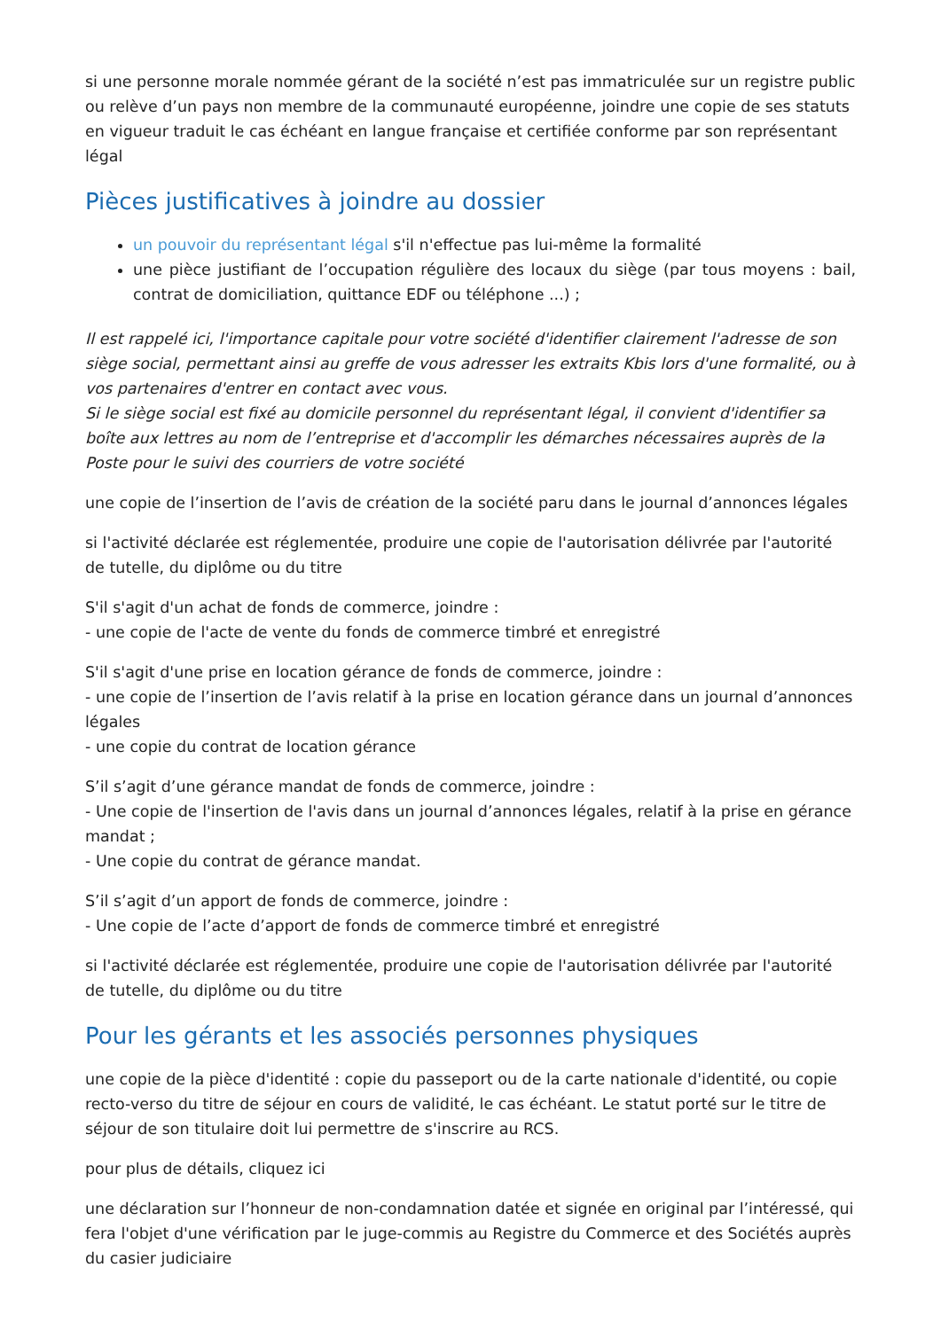si une personne morale nommée gérant de la société n’est pas immatriculée sur un registre public ou relève d’un pays non membre de la communauté européenne, joindre une copie de ses statuts en vigueur traduit le cas échéant en langue française et certifiée conforme par son représentant légal
Pièces justificatives à joindre au dossier
un pouvoir du représentant légal s'il n'effectue pas lui-même la formalité
une pièce justifiant de l’occupation régulière des locaux du siège (par tous moyens : bail, contrat de domiciliation, quittance EDF ou téléphone ...) ;
Il est rappelé ici, l'importance capitale pour votre société d'identifier clairement l'adresse de son siège social, permettant ainsi au greffe de vous adresser les extraits Kbis lors d'une formalité, ou à vos partenaires d'entrer en contact avec vous.
Si le siège social est fixé au domicile personnel du représentant légal, il convient d'identifier sa boîte aux lettres au nom de l’entreprise et d'accomplir les démarches nécessaires auprès de la Poste pour le suivi des courriers de votre société
une copie de l’insertion de l’avis de création de la société paru dans le journal d’annonces légales
si l'activité déclarée est réglementée, produire une copie de l'autorisation délivrée par l'autorité de tutelle, du diplôme ou du titre
S'il s'agit d'un achat de fonds de commerce, joindre :
- une copie de l'acte de vente du fonds de commerce timbré et enregistré
S'il s'agit d'une prise en location gérance de fonds de commerce, joindre :
- une copie de l’insertion de l’avis relatif à la prise en location gérance dans un journal d’annonces légales
- une copie du contrat de location gérance
S’il s’agit d’une gérance mandat de fonds de commerce, joindre :
- Une copie de l'insertion de l'avis dans un journal d’annonces légales, relatif à la prise en gérance mandat ;
- Une copie du contrat de gérance mandat.
S’il s’agit d’un apport de fonds de commerce, joindre :
- Une copie de l’acte d’apport de fonds de commerce timbré et enregistré
si l'activité déclarée est réglementée, produire une copie de l'autorisation délivrée par l'autorité de tutelle, du diplôme ou du titre
Pour les gérants et les associés personnes physiques
une copie de la pièce d'identité : copie du passeport ou de la carte nationale d'identité, ou copie recto-verso du titre de séjour en cours de validité, le cas échéant. Le statut porté sur le titre de séjour de son titulaire doit lui permettre de s'inscrire au RCS.
pour plus de détails, cliquez ici
une déclaration sur l’honneur de non-condamnation datée et signée en original par l’intéressé, qui fera l'objet d'une vérification par le juge-commis au Registre du Commerce et des Sociétés auprès du casier judiciaire